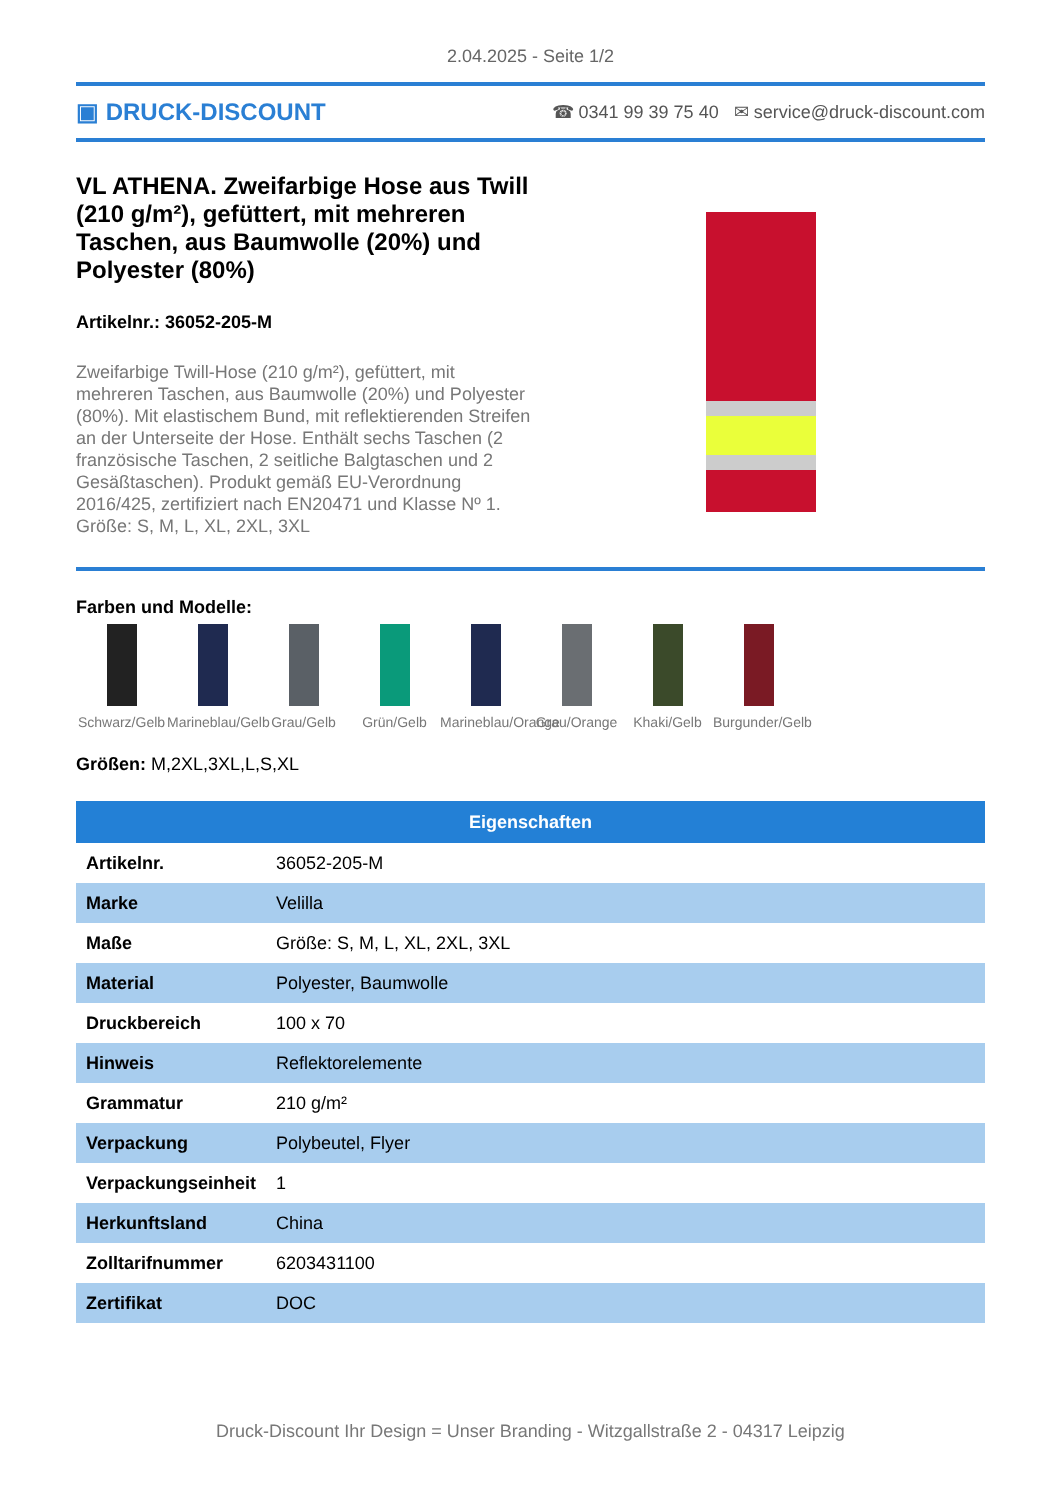2.04.2025 - Seite 1/2
▣ DRUCK-DISCOUNT ☎ 0341 99 39 75 40 ✉ service@druck-discount.com
VL ATHENA. Zweifarbige Hose aus Twill (210 g/m²), gefüttert, mit mehreren Taschen, aus Baumwolle (20%) und Polyester (80%)
Artikelnr.: 36052-205-M
Zweifarbige Twill-Hose (210 g/m²), gefüttert, mit mehreren Taschen, aus Baumwolle (20%) und Polyester (80%). Mit elastischem Bund, mit reflektierenden Streifen an der Unterseite der Hose. Enthält sechs Taschen (2 französische Taschen, 2 seitliche Balgtaschen und 2 Gesäßtaschen). Produkt gemäß EU-Verordnung 2016/425, zertifiziert nach EN20471 und Klasse Nº 1. Größe: S, M, L, XL, 2XL, 3XL
Farben und Modelle:
Schwarz/Gelb
Marineblau/Gelb
Grau/Gelb Grün/Gelb Marineblau/Orange
Grau/Orange
Khaki/Gelb Burgunder/Gelb
Größen: M,2XL,3XL,L,S,XL
| Eigenschaften | |
| --- | --- |
| Artikelnr. | 36052-205-M |
| Marke | Velilla |
| Maße | Größe: S, M, L, XL, 2XL, 3XL |
| Material | Polyester, Baumwolle |
| Druckbereich | 100 x 70 |
| Hinweis | Reflektorelemente |
| Grammatur | 210 g/m² |
| Verpackung | Polybeutel, Flyer |
| Verpackungseinheit | 1 |
| Herkunftsland | China |
| Zolltarifnummer | 6203431100 |
| Zertifikat | DOC |
Druck-Discount Ihr Design = Unser Branding - Witzgallstraße 2 - 04317 Leipzig